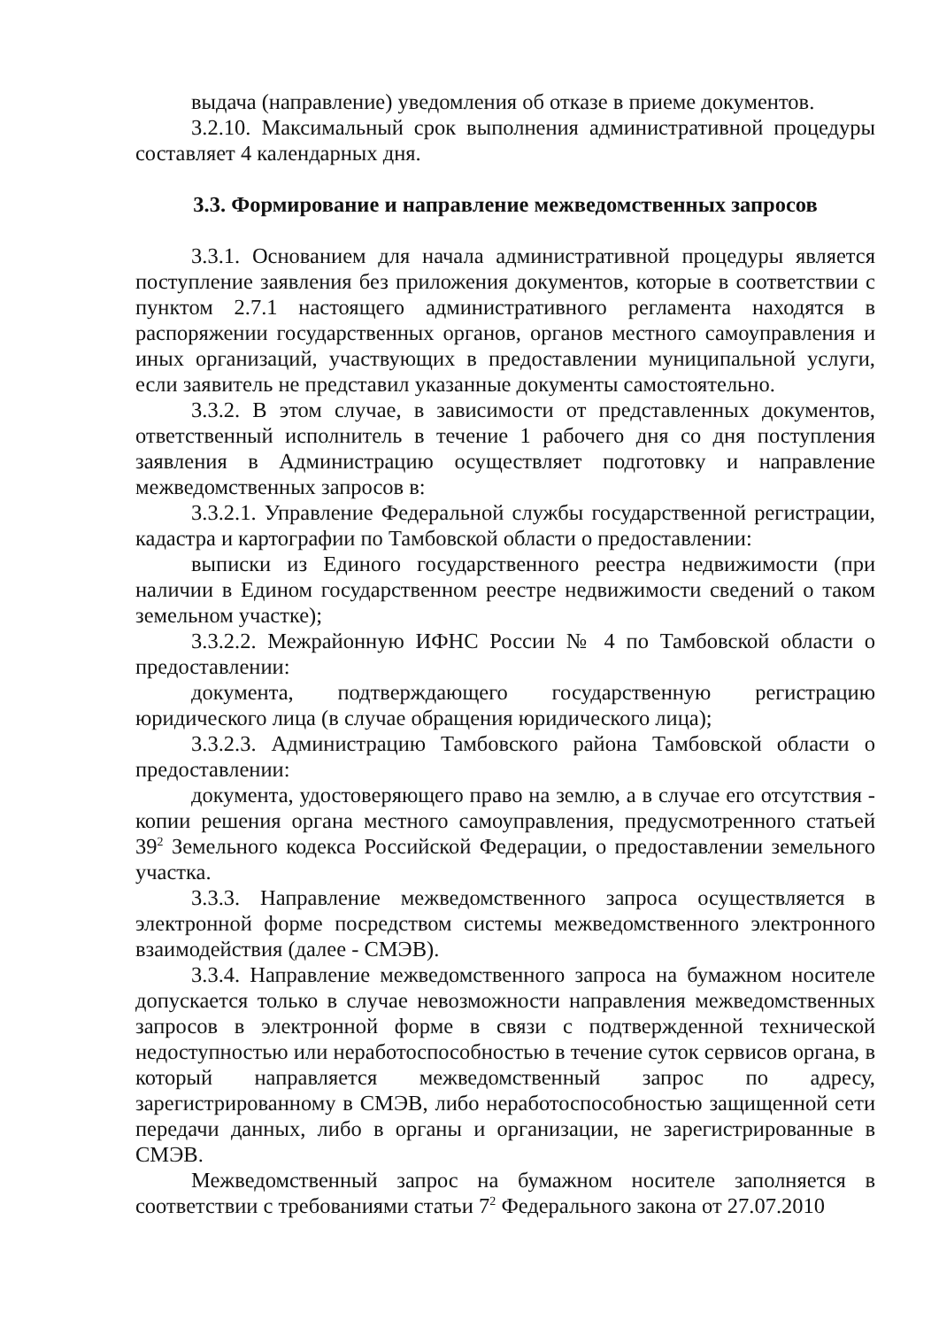выдача (направление) уведомления об отказе в приеме документов.
3.2.10. Максимальный срок выполнения административной процедуры составляет 4 календарных дня.
3.3. Формирование и направление межведомственных запросов
3.3.1. Основанием для начала административной процедуры является поступление заявления без приложения документов, которые в соответствии с пунктом 2.7.1 настоящего административного регламента находятся в распоряжении государственных органов, органов местного самоуправления и иных организаций, участвующих в предоставлении муниципальной услуги, если заявитель не представил указанные документы самостоятельно.
3.3.2. В этом случае, в зависимости от представленных документов, ответственный исполнитель в течение 1 рабочего дня со дня поступления заявления в Администрацию осуществляет подготовку и направление межведомственных запросов в:
3.3.2.1. Управление Федеральной службы государственной регистрации, кадастра и картографии по Тамбовской области о предоставлении:
выписки из Единого государственного реестра недвижимости (при наличии в Едином государственном реестре недвижимости сведений о таком земельном участке);
3.3.2.2. Межрайонную ИФНС России № 4 по Тамбовской области о предоставлении:
документа, подтверждающего государственную регистрацию юридического лица (в случае обращения юридического лица);
3.3.2.3. Администрацию Тамбовского района Тамбовской области о предоставлении:
документа, удостоверяющего право на землю, а в случае его отсутствия - копии решения органа местного самоуправления, предусмотренного статьей 39<sup>2</sup> Земельного кодекса Российской Федерации, о предоставлении земельного участка.
3.3.3. Направление межведомственного запроса осуществляется в электронной форме посредством системы межведомственного электронного взаимодействия (далее - СМЭВ).
3.3.4. Направление межведомственного запроса на бумажном носителе допускается только в случае невозможности направления межведомственных запросов в электронной форме в связи с подтвержденной технической недоступностью или неработоспособностью в течение суток сервисов органа, в который направляется межведомственный запрос по адресу, зарегистрированному в СМЭВ, либо неработоспособностью защищенной сети передачи данных, либо в органы и организации, не зарегистрированные в СМЭВ.
Межведомственный запрос на бумажном носителе заполняется в соответствии с требованиями статьи 7<sup>2</sup> Федерального закона от 27.07.2010